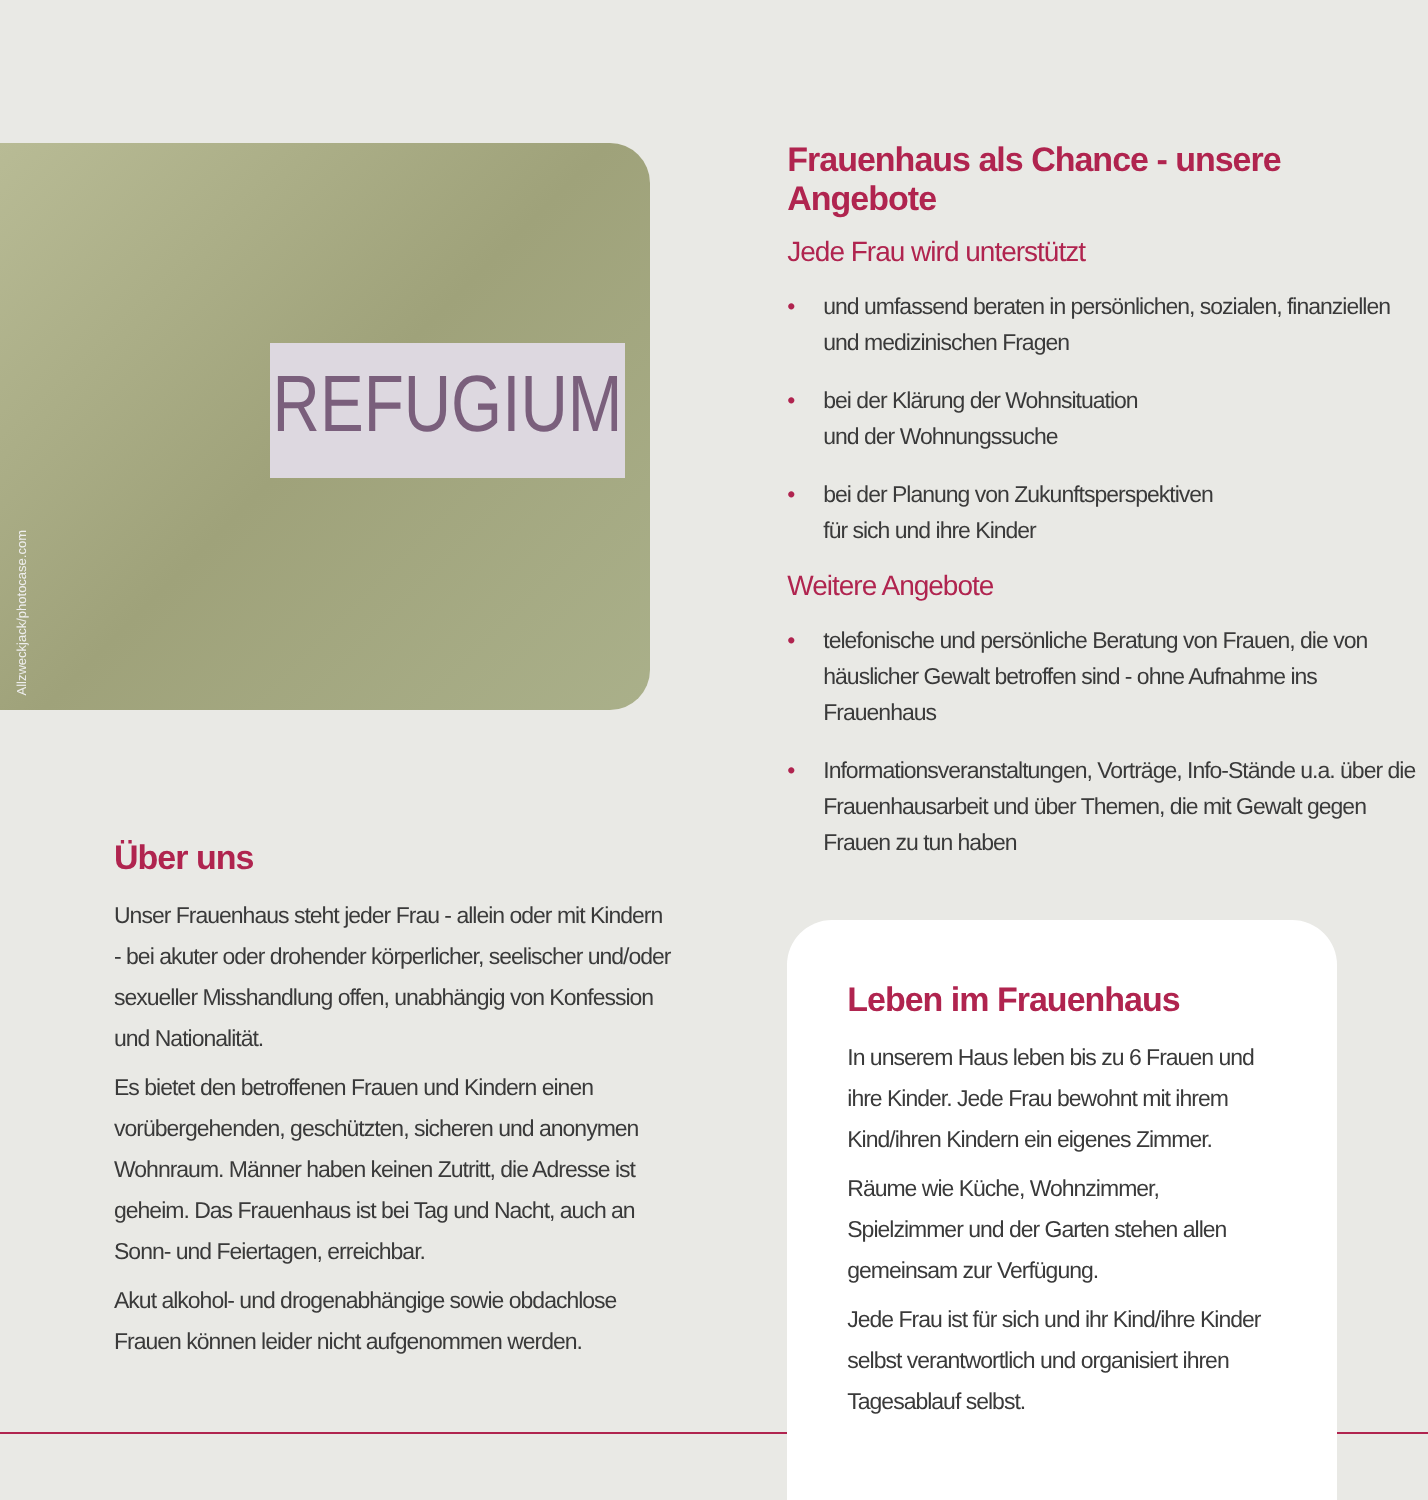REFUGIUM
Allzweckjack/photocase.com
Über uns
Unser Frauenhaus steht jeder Frau - allein oder mit Kindern - bei akuter oder drohender körperlicher, seelischer und/oder sexueller Misshandlung offen, unabhängig von Konfession und Nationalität.
Es bietet den betroffenen Frauen und Kindern einen vorüberge­henden, geschützten, sicheren und anonymen Wohnraum. Männer haben keinen Zutritt, die Adresse ist geheim. Das Frauenhaus ist bei Tag und Nacht, auch an Sonn- und Feiertagen, erreichbar.
Akut alkohol- und drogenabhängige sowie obdachlose Frauen können leider nicht aufgenommen werden.
Frauenhaus als Chance - unsere Angebote
Jede Frau wird unterstützt
• und umfassend beraten in persönlichen, sozialen, finanziellen und medizinischen Fragen
• bei der Klärung der Wohnsituation
und der Wohnungssuche
• bei der Planung von Zukunftsperspektiven
für sich und ihre Kinder
Weitere Angebote
• telefonische und persönliche Beratung von Frauen, die von häuslicher Gewalt betroffen sind - ohne Aufnahme ins Frauenhaus
• Informationsveranstaltungen, Vorträge, Info-Stände u.a. über die Frauenhausarbeit und über Themen, die mit Gewalt gegen Frauen zu tun haben
Leben im Frauenhaus
In unserem Haus leben bis zu 6 Frauen und ihre Kinder. Jede Frau bewohnt mit ihrem Kind/ihren Kindern ein eigenes Zimmer.
Räume wie Küche, Wohnzimmer, Spielzimmer und der Garten stehen allen gemeinsam zur Verfügung.
Jede Frau ist für sich und ihr Kind/ihre Kinder selbst verantwortlich und organisiert ihren Tagesablauf selbst.